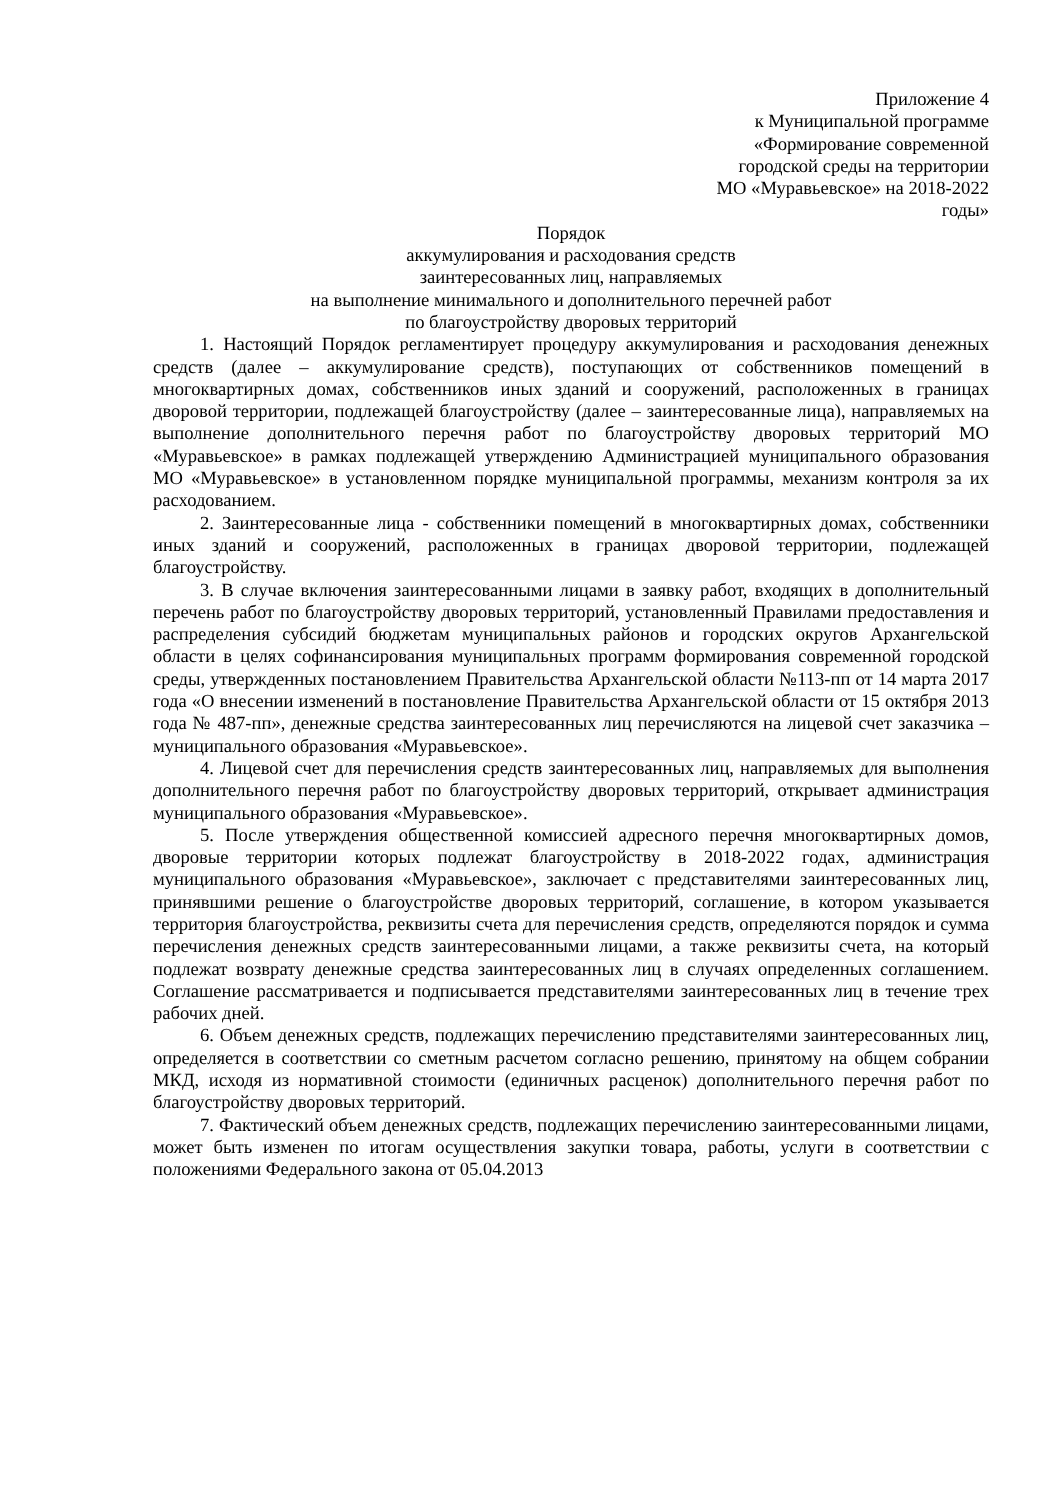Приложение 4
к Муниципальной программе
«Формирование современной
городской среды на территории
МО «Муравьевское» на 2018-2022
годы»
Порядок
аккумулирования и расходования средств
заинтересованных лиц, направляемых
на выполнение минимального и дополнительного перечней работ
по благоустройству дворовых территорий
1. Настоящий Порядок регламентирует процедуру аккумулирования и расходования денежных средств (далее – аккумулирование средств), поступающих от собственников помещений в многоквартирных домах, собственников иных зданий и сооружений, расположенных в границах дворовой территории, подлежащей благоустройству (далее – заинтересованные лица), направляемых на выполнение дополнительного перечня работ по благоустройству дворовых территорий МО «Муравьевское» в рамках подлежащей утверждению Администрацией муниципального образования МО «Муравьевское» в установленном порядке муниципальной программы, механизм контроля за их расходованием.
2. Заинтересованные лица - собственники помещений в многоквартирных домах, собственники иных зданий и сооружений, расположенных в границах дворовой территории, подлежащей благоустройству.
3. В случае включения заинтересованными лицами в заявку работ, входящих в дополнительный перечень работ по благоустройству дворовых территорий, установленный Правилами предоставления и распределения субсидий бюджетам муниципальных районов и городских округов Архангельской области в целях софинансирования муниципальных программ формирования современной городской среды, утвержденных постановлением Правительства Архангельской области №113-пп от 14 марта 2017 года «О внесении изменений в постановление Правительства Архангельской области от 15 октября 2013 года № 487-пп», денежные средства заинтересованных лиц перечисляются на лицевой счет заказчика – муниципального образования «Муравьевское».
4. Лицевой счет для перечисления средств заинтересованных лиц, направляемых для выполнения дополнительного перечня работ по благоустройству дворовых территорий, открывает администрация муниципального образования «Муравьевское».
5. После утверждения общественной комиссией адресного перечня многоквартирных домов, дворовые территории которых подлежат благоустройству в 2018-2022 годах, администрация муниципального образования «Муравьевское», заключает с представителями заинтересованных лиц, принявшими решение о благоустройстве дворовых территорий, соглашение, в котором указывается территория благоустройства, реквизиты счета для перечисления средств, определяются порядок и сумма перечисления денежных средств заинтересованными лицами, а также реквизиты счета, на который подлежат возврату денежные средства заинтересованных лиц в случаях определенных соглашением. Соглашение рассматривается и подписывается представителями заинтересованных лиц в течение трех рабочих дней.
6. Объем денежных средств, подлежащих перечислению представителями заинтересованных лиц, определяется в соответствии со сметным расчетом согласно решению, принятому на общем собрании МКД, исходя из нормативной стоимости (единичных расценок) дополнительного перечня работ по благоустройству дворовых территорий.
7. Фактический объем денежных средств, подлежащих перечислению заинтересованными лицами, может быть изменен по итогам осуществления закупки товара, работы, услуги в соответствии с положениями Федерального закона от 05.04.2013